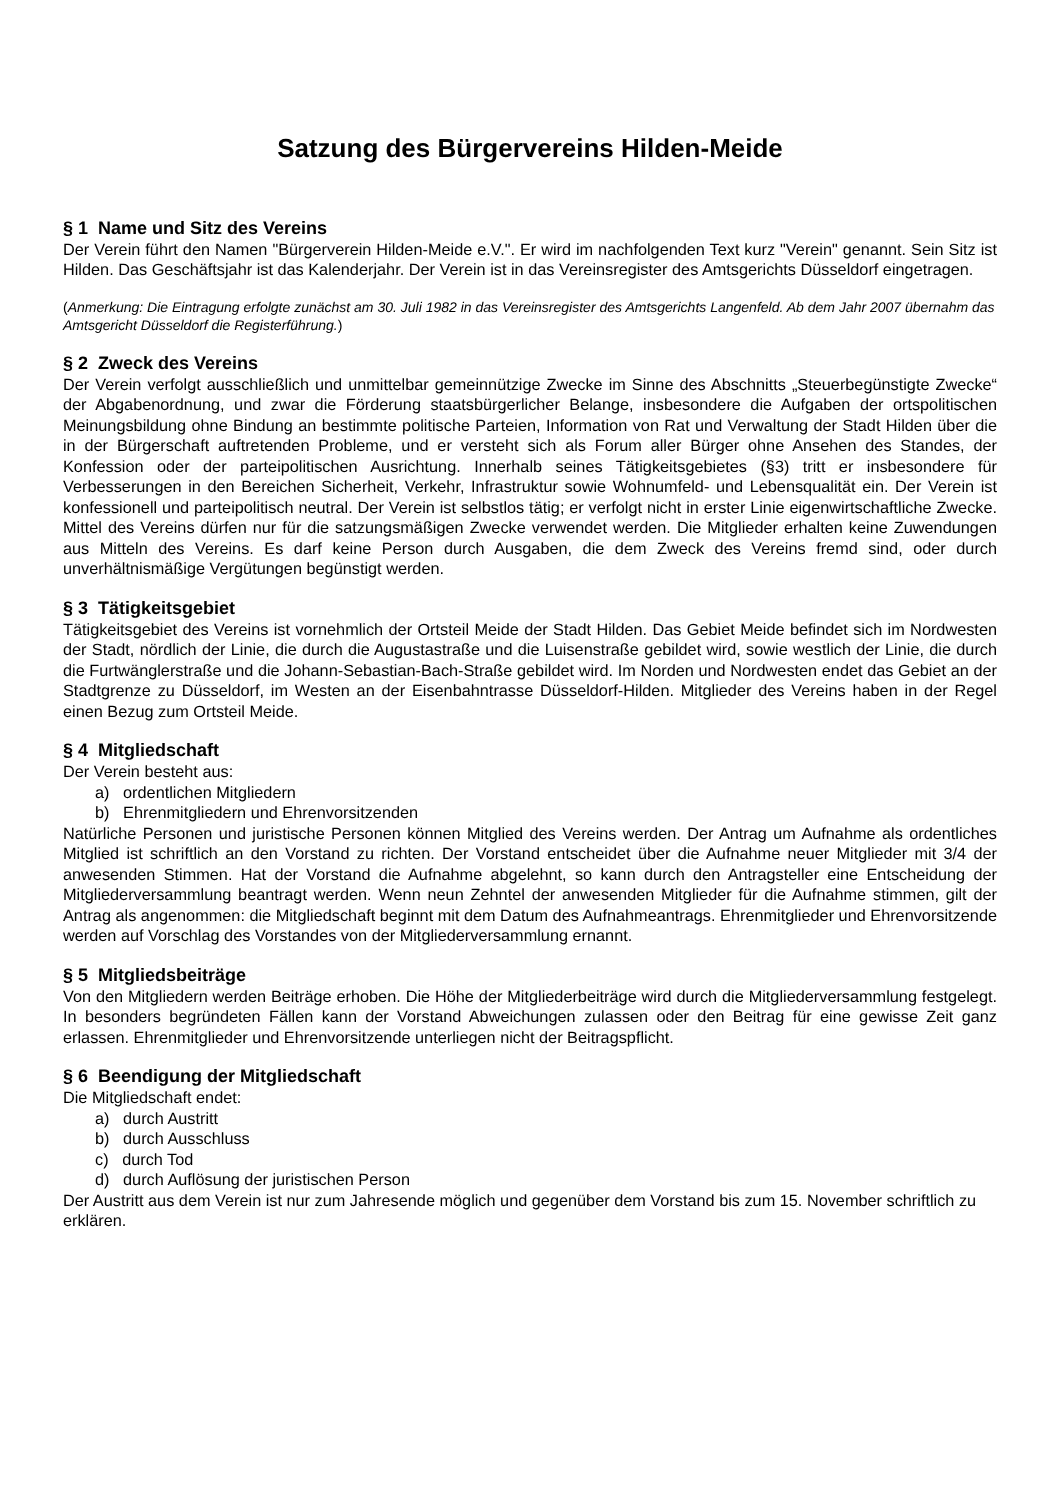Satzung des Bürgervereins Hilden-Meide
§ 1 Name und Sitz des Vereins
Der Verein führt den Namen "Bürgerverein Hilden-Meide e.V.". Er wird im nachfolgenden Text kurz "Verein" genannt. Sein Sitz ist Hilden. Das Geschäftsjahr ist das Kalenderjahr. Der Verein ist in das Vereinsregister des Amtsgerichts Düsseldorf eingetragen.
(Anmerkung: Die Eintragung erfolgte zunächst am 30. Juli 1982 in das Vereinsregister des Amtsgerichts Langenfeld. Ab dem Jahr 2007 übernahm das Amtsgericht Düsseldorf die Registerführung.)
§ 2 Zweck des Vereins
Der Verein verfolgt ausschließlich und unmittelbar gemeinnützige Zwecke im Sinne des Abschnitts „Steuerbegünstigte Zwecke“ der Abgabenordnung, und zwar die Förderung staatsbürgerlicher Belange, insbesondere die Aufgaben der ortspolitischen Meinungsbildung ohne Bindung an bestimmte politische Parteien, Information von Rat und Verwaltung der Stadt Hilden über die in der Bürgerschaft auftretenden Probleme, und er versteht sich als Forum aller Bürger ohne Ansehen des Standes, der Konfession oder der parteipolitischen Ausrichtung. Innerhalb seines Tätigkeitsgebietes (§3) tritt er insbesondere für Verbesserungen in den Bereichen Sicherheit, Verkehr, Infrastruktur sowie Wohnumfeld- und Lebensqualität ein. Der Verein ist konfessionell und parteipolitisch neutral. Der Verein ist selbstlos tätig; er verfolgt nicht in erster Linie eigenwirtschaftliche Zwecke. Mittel des Vereins dürfen nur für die satzungsmäßigen Zwecke verwendet werden. Die Mitglieder erhalten keine Zuwendungen aus Mitteln des Vereins. Es darf keine Person durch Ausgaben, die dem Zweck des Vereins fremd sind, oder durch unverhältnismäßige Vergütungen begünstigt werden.
§ 3 Tätigkeitsgebiet
Tätigkeitsgebiet des Vereins ist vornehmlich der Ortsteil Meide der Stadt Hilden. Das Gebiet Meide befindet sich im Nordwesten der Stadt, nördlich der Linie, die durch die Augustastraße und die Luisenstraße gebildet wird, sowie westlich der Linie, die durch die Furtwänglerstraße und die Johann-Sebastian-Bach-Straße gebildet wird. Im Norden und Nordwesten endet das Gebiet an der Stadtgrenze zu Düsseldorf, im Westen an der Eisenbahntrasse Düsseldorf-Hilden. Mitglieder des Vereins haben in der Regel einen Bezug zum Ortsteil Meide.
§ 4 Mitgliedschaft
Der Verein besteht aus:
a) ordentlichen Mitgliedern
b) Ehrenmitgliedern und Ehrenvorsitzenden
Natürliche Personen und juristische Personen können Mitglied des Vereins werden. Der Antrag um Aufnahme als ordentliches Mitglied ist schriftlich an den Vorstand zu richten. Der Vorstand entscheidet über die Aufnahme neuer Mitglieder mit 3/4 der anwesenden Stimmen. Hat der Vorstand die Aufnahme abgelehnt, so kann durch den Antragsteller eine Entscheidung der Mitgliederversammlung beantragt werden. Wenn neun Zehntel der anwesenden Mitglieder für die Aufnahme stimmen, gilt der Antrag als angenommen: die Mitgliedschaft beginnt mit dem Datum des Aufnahmeantrags. Ehrenmitglieder und Ehrenvorsitzende werden auf Vorschlag des Vorstandes von der Mitgliederversammlung ernannt.
§ 5 Mitgliedsbeiträge
Von den Mitgliedern werden Beiträge erhoben. Die Höhe der Mitgliederbeiträge wird durch die Mitgliederversammlung festgelegt. In besonders begründeten Fällen kann der Vorstand Abweichungen zulassen oder den Beitrag für eine gewisse Zeit ganz erlassen. Ehrenmitglieder und Ehrenvorsitzende unterliegen nicht der Beitragspflicht.
§ 6 Beendigung der Mitgliedschaft
Die Mitgliedschaft endet:
a) durch Austritt
b) durch Ausschluss
c) durch Tod
d) durch Auflösung der juristischen Person
Der Austritt aus dem Verein ist nur zum Jahresende möglich und gegenüber dem Vorstand bis zum 15. November schriftlich zu erklären.